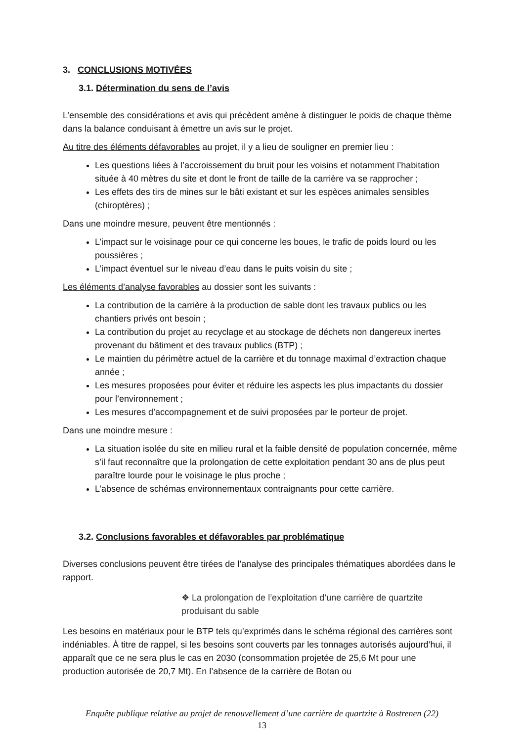3. CONCLUSIONS MOTIVÉES
3.1. Détermination du sens de l’avis
L’ensemble des considérations et avis qui précèdent amène à distinguer le poids de chaque thème dans la balance conduisant à émettre un avis sur le projet.
Au titre des éléments défavorables au projet, il y a lieu de souligner en premier lieu :
Les questions liées à l’accroissement du bruit pour les voisins et notamment l’habitation située à 40 mètres du site et dont le front de taille de la carrière va se rapprocher ;
Les effets des tirs de mines sur le bâti existant et sur les espèces animales sensibles (chiroptères) ;
Dans une moindre mesure, peuvent être mentionnés :
L’impact sur le voisinage pour ce qui concerne les boues, le trafic de poids lourd ou les poussières ;
L’impact éventuel sur le niveau d’eau dans le puits voisin du site ;
Les éléments d’analyse favorables au dossier sont les suivants :
La contribution de la carrière à la production de sable dont les travaux publics ou les chantiers privés ont besoin ;
La contribution du projet au recyclage et au stockage de déchets non dangereux inertes provenant du bâtiment et des travaux publics (BTP) ;
Le maintien du périmètre actuel de la carrière et du tonnage maximal d’extraction chaque année ;
Les mesures proposées pour éviter et réduire les aspects les plus impactants du dossier pour l’environnement ;
Les mesures d’accompagnement et de suivi proposées par le porteur de projet.
Dans une moindre mesure :
La situation isolée du site en milieu rural et la faible densité de population concernée, même s’il faut reconnaître que la prolongation de cette exploitation pendant 30 ans de plus peut paraître lourde pour le voisinage le plus proche ;
L’absence de schémas environnementaux contraignants pour cette carrière.
3.2. Conclusions favorables et défavorables par problématique
Diverses conclusions peuvent être tirées de l’analyse des principales thématiques abordées dans le rapport.
❖ La prolongation de l’exploitation d’une carrière de quartzite produisant du sable
Les besoins en matériaux pour le BTP tels qu’exprimés dans le schéma régional des carrières sont indéniables. À titre de rappel, si les besoins sont couverts par les tonnages autorisés aujourd’hui, il apparaît que ce ne sera plus le cas en 2030 (consommation projetée de 25,6 Mt pour une production autorisée de 20,7 Mt). En l’absence de la carrière de Botan ou
Enquête publique relative au projet de renouvellement d’une carrière de quartzite à Rostrenen (22)
13